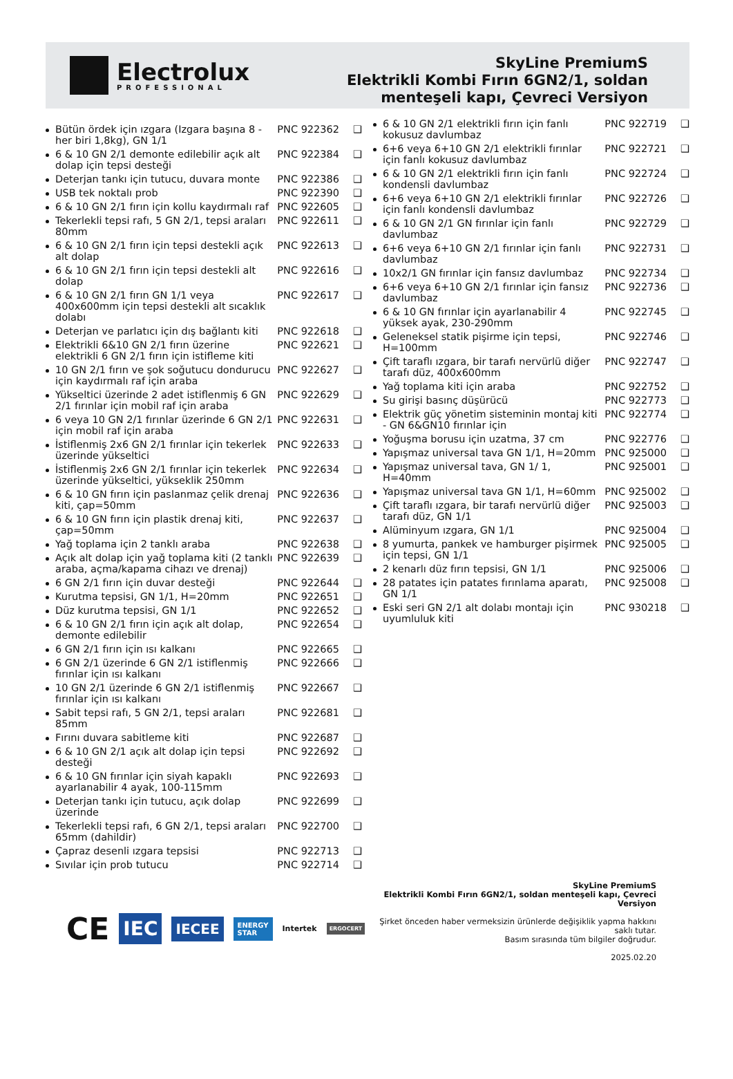Electrolux
PROFESSIONAL
SkyLine PremiumS
Elektrikli Kombi Fırın 6GN2/1, soldan
menteşeli kapı, Çevreci Versiyon
| Bütün ördek için ızgara (Izgara başına 8 - her biri 1,8kg), GN 1/1 | PNC 922362 | ❑ |
| 6 & 10 GN 2/1 demonte edilebilir açık alt dolap için tepsi desteği | PNC 922384 | ❑ |
| Deterjan tankı için tutucu, duvara monte | PNC 922386 | ❑ |
| USB tek noktalı prob | PNC 922390 | ❑ |
| 6 & 10 GN 2/1 fırın için kollu kaydırmalı raf | PNC 922605 | ❑ |
| Tekerlekli tepsi rafı, 5 GN 2/1, tepsi araları 80mm | PNC 922611 | ❑ |
| 6 & 10 GN 2/1 fırın için tepsi destekli açık alt dolap | PNC 922613 | ❑ |
| 6 & 10 GN 2/1 fırın için tepsi destekli alt dolap | PNC 922616 | ❑ |
| 6 & 10 GN 2/1 fırın GN 1/1 veya 400x600mm için tepsi destekli alt sıcaklık dolabı | PNC 922617 | ❑ |
| Deterjan ve parlatıcı için dış bağlantı kiti | PNC 922618 | ❑ |
| Elektrikli 6&10 GN 2/1 fırın üzerine elektrikli 6 GN 2/1 fırın için istifleme kiti | PNC 922621 | ❑ |
| 10 GN 2/1 fırın ve şok soğutucu dondurucu için kaydırmalı raf için araba | PNC 922627 | ❑ |
| Yükseltici üzerinde 2 adet istiflenmiş 6 GN 2/1 fırınlar için mobil raf için araba | PNC 922629 | ❑ |
| 6 veya 10 GN 2/1 fırınlar üzerinde 6 GN 2/1 için mobil raf için araba | PNC 922631 | ❑ |
| İstiflenmiş 2x6 GN 2/1 fırınlar için tekerlek üzerinde yükseltici | PNC 922633 | ❑ |
| İstiflenmiş 2x6 GN 2/1 fırınlar için tekerlek üzerinde yükseltici, yükseklik 250mm | PNC 922634 | ❑ |
| 6 & 10 GN fırın için paslanmaz çelik drenaj kiti, çap=50mm | PNC 922636 | ❑ |
| 6 & 10 GN fırın için plastik drenaj kiti, çap=50mm | PNC 922637 | ❑ |
| Yağ toplama için 2 tanklı araba | PNC 922638 | ❑ |
| Açık alt dolap için yağ toplama kiti (2 tanklı araba, açma/kapama cihazı ve drenaj) | PNC 922639 | ❑ |
| 6 GN 2/1 fırın için duvar desteği | PNC 922644 | ❑ |
| Kurutma tepsisi, GN 1/1, H=20mm | PNC 922651 | ❑ |
| Düz kurutma tepsisi, GN 1/1 | PNC 922652 | ❑ |
| 6 & 10 GN 2/1 fırın için açık alt dolap, demonte edilebilir | PNC 922654 | ❑ |
| 6 GN 2/1 fırın için ısı kalkanı | PNC 922665 | ❑ |
| 6 GN 2/1 üzerinde 6 GN 2/1 istiflenmiş fırınlar için ısı kalkanı | PNC 922666 | ❑ |
| 10 GN 2/1 üzerinde 6 GN 2/1 istiflenmiş fırınlar için ısı kalkanı | PNC 922667 | ❑ |
| Sabit tepsi rafı, 5 GN 2/1, tepsi araları 85mm | PNC 922681 | ❑ |
| Fırını duvara sabitleme kiti | PNC 922687 | ❑ |
| 6 & 10 GN 2/1 açık alt dolap için tepsi desteği | PNC 922692 | ❑ |
| 6 & 10 GN fırınlar için siyah kapaklı ayarlanabilir 4 ayak, 100-115mm | PNC 922693 | ❑ |
| Deterjan tankı için tutucu, açık dolap üzerinde | PNC 922699 | ❑ |
| Tekerlekli tepsi rafı, 6 GN 2/1, tepsi araları 65mm (dahildir) | PNC 922700 | ❑ |
| Çapraz desenli ızgara tepsisi | PNC 922713 | ❑ |
| Sıvılar için prob tutucu | PNC 922714 | ❑ |
| 6 & 10 GN 2/1 elektrikli fırın için fanlı kokusuz davlumbaz | PNC 922719 | ❑ |
| 6+6 veya 6+10 GN 2/1 elektrikli fırınlar için fanlı kokusuz davlumbaz | PNC 922721 | ❑ |
| 6 & 10 GN 2/1 elektrikli fırın için fanlı kondensli davlumbaz | PNC 922724 | ❑ |
| 6+6 veya 6+10 GN 2/1 elektrikli fırınlar için fanlı kondensli davlumbaz | PNC 922726 | ❑ |
| 6 & 10 GN 2/1 GN fırınlar için fanlı davlumbaz | PNC 922729 | ❑ |
| 6+6 veya 6+10 GN 2/1 fırınlar için fanlı davlumbaz | PNC 922731 | ❑ |
| 10x2/1 GN fırınlar için fansız davlumbaz | PNC 922734 | ❑ |
| 6+6 veya 6+10 GN 2/1 fırınlar için fansız davlumbaz | PNC 922736 | ❑ |
| 6 & 10 GN fırınlar için ayarlanabilir 4 yüksek ayak, 230-290mm | PNC 922745 | ❑ |
| Geleneksel statik pişirme için tepsi, H=100mm | PNC 922746 | ❑ |
| Çift taraflı ızgara, bir tarafı nervürlü diğer tarafı düz, 400x600mm | PNC 922747 | ❑ |
| Yağ toplama kiti için araba | PNC 922752 | ❑ |
| Su girişi basınç düşürücü | PNC 922773 | ❑ |
| Elektrik güç yönetim sisteminin montaj kiti - GN 6&GN10 fırınlar için | PNC 922774 | ❑ |
| Yoğuşma borusu için uzatma, 37 cm | PNC 922776 | ❑ |
| Yapışmaz universal tava GN 1/1, H=20mm | PNC 925000 | ❑ |
| Yapışmaz universal tava, GN 1/ 1, H=40mm | PNC 925001 | ❑ |
| Yapışmaz universal tava GN 1/1, H=60mm | PNC 925002 | ❑ |
| Çift taraflı ızgara, bir tarafı nervürlü diğer tarafı düz, GN 1/1 | PNC 925003 | ❑ |
| Alüminyum ızgara, GN 1/1 | PNC 925004 | ❑ |
| 8 yumurta, pankek ve hamburger pişirmek için tepsi, GN 1/1 | PNC 925005 | ❑ |
| 2 kenarlı düz fırın tepsisi, GN 1/1 | PNC 925006 | ❑ |
| 28 patates için patates fırınlama aparatı, GN 1/1 | PNC 925008 | ❑ |
| Eski seri GN 2/1 alt dolabı montajı için uyumluluk kiti | PNC 930218 | ❑ |
CE IEC IECEE ENERGY STAR Intertek ERGOCERT
SkyLine PremiumS
Elektrikli Kombi Fırın 6GN2/1, soldan menteşeli kapı, Çevreci Versiyon
Şirket önceden haber vermeksizin ürünlerde değişiklik yapma hakkını saklı tutar.
Basım sırasında tüm bilgiler doğrudur.
2025.02.20